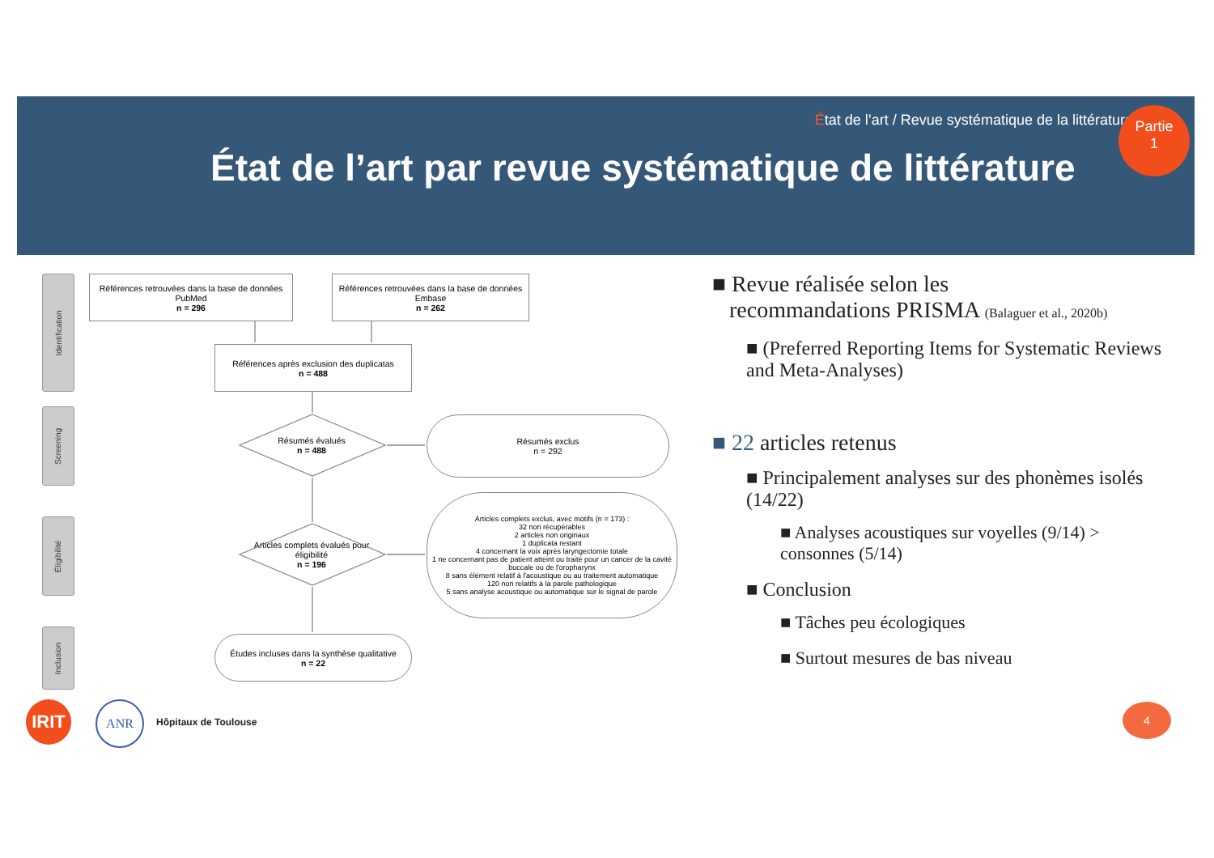État de l’art / Revue systématique de la littérature
État de l’art par revue systématique de littérature
Partie
1
Identification
Screening
Éligibilité
Inclusion
Références retrouvées dans la base de données PubMed
n = 296
Références retrouvées dans la base de données Embase
n = 262
Références après exclusion des duplicatas
n = 488
Résumés évalués
n = 488
Résumés exclus
n = 292
Articles complets évalués pour éligibilité
n = 196
Articles complets exclus, avec motifs (n = 173) :
32 non récupérables
2 articles non originaux
1 duplicata restant
4 concernant la voix après laryngectomie totale
1 ne concernant pas de patient atteint ou traité pour un cancer de la cavité buccale ou de l'oropharynx
8 sans élément relatif à l'acoustique ou au traitement automatique
120 non relatifs à la parole pathologique
5 sans analyse acoustique ou automatique sur le signal de parole
Études incluses dans la synthèse qualitative
n = 22
■ Revue réalisée selon les
recommandations PRISMA (Balaguer et al., 2020b)
■ (Preferred Reporting Items for Systematic Reviews and Meta-Analyses)
■ 22 articles retenus
■ Principalement analyses sur des phonèmes isolés (14/22)
■ Analyses acoustiques sur voyelles (9/14) > consonnes (5/14)
■ Conclusion
■ Tâches peu écologiques
■ Surtout mesures de bas niveau
IRIT ANR
Hôpitaux de Toulouse
4